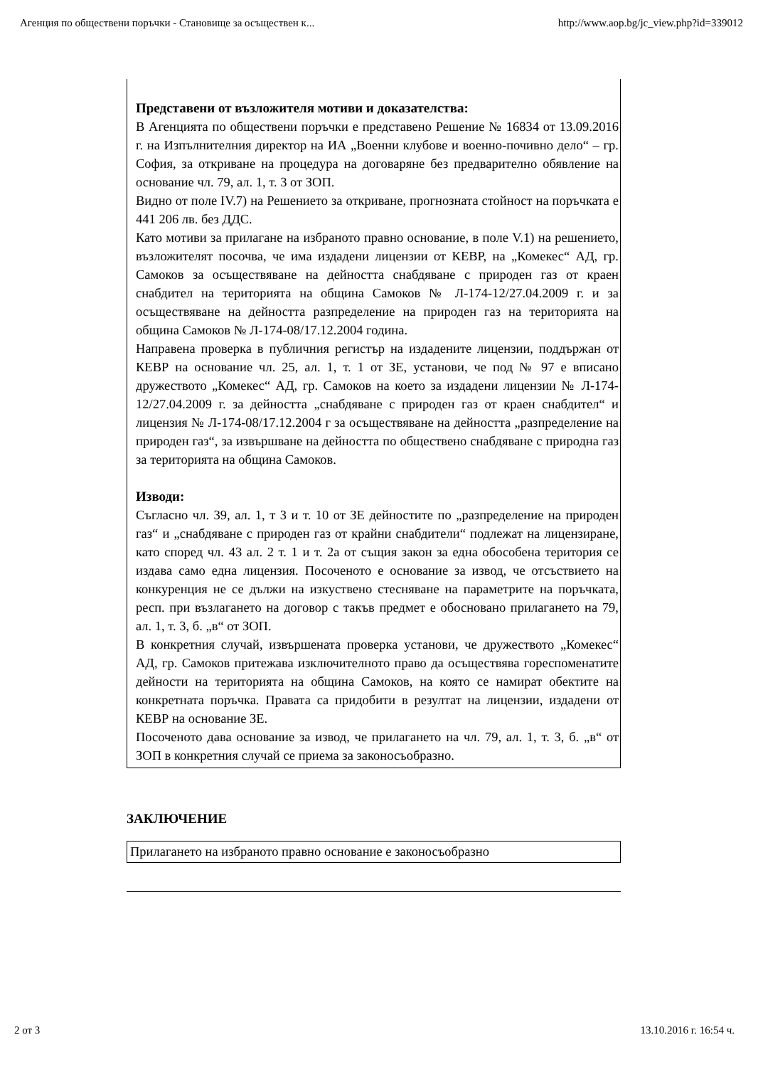Агенция по обществени поръчки - Становище за осъществен к... http://www.aop.bg/jc_view.php?id=339012
Представени от възложителя мотиви и доказателства:
В Агенцията по обществени поръчки е представено Решение № 16834 от 13.09.2016 г. на Изпълнителния директор на ИА „Военни клубове и военно-почивно дело“ – гр. София, за откриване на процедура на договаряне без предварително обявление на основание чл. 79, ал. 1, т. 3 от ЗОП.
Видно от поле IV.7) на Решението за откриване, прогнозната стойност на поръчката е 441 206 лв. без ДДС.
Като мотиви за прилагане на избраното правно основание, в поле V.1) на решението, възложителят посочва, че има издадени лицензии от КЕВР, на „Комекес“ АД, гр. Самоков за осъществяване на дейността снабдяване с природен газ от краен снабдител на територията на община Самоков № Л-174-12/27.04.2009 г. и за осъществяване на дейността разпределение на природен газ на територията на община Самоков № Л-174-08/17.12.2004 година.
Направена проверка в публичния регистър на издадените лицензии, поддържан от КЕВР на основание чл. 25, ал. 1, т. 1 от ЗЕ, установи, че под № 97 е вписано дружеството „Комекес“ АД, гр. Самоков на което за издадени лицензии № Л-174-12/27.04.2009 г. за дейността „снабдяване с природен газ от краен снабдител“ и лицензия № Л-174-08/17.12.2004 г за осъществяване на дейността „разпределение на природен газ“, за извършване на дейността по обществено снабдяване с природна газ за територията на община Самоков.
Изводи:
Съгласно чл. 39, ал. 1, т 3 и т. 10 от ЗЕ дейностите по „разпределение на природен газ“ и „снабдяване с природен газ от крайни снабдители“ подлежат на лицензиране, като според чл. 43 ал. 2 т. 1 и т. 2а от същия закон за една обособена територия се издава само една лицензия. Посоченото е основание за извод, че отсъствието на конкуренция не се дължи на изкуствено стесняване на параметрите на поръчката, респ. при възлагането на договор с такъв предмет е обосновано прилагането на 79, ал. 1, т. 3, б. „в“ от ЗОП.
В конкретния случай, извършената проверка установи, че дружеството „Комекес“ АД, гр. Самоков притежава изключителното право да осъществява гореспоменатите дейности на територията на община Самоков, на която се намират обектите на конкретната поръчка. Правата са придобити в резултат на лицензии, издадени от КЕВР на основание ЗЕ.
Посоченото дава основание за извод, че прилагането на чл. 79, ал. 1, т. 3, б. „в“ от ЗОП в конкретния случай се приема за законосъобразно.
ЗАКЛЮЧЕНИЕ
Прилагането на избраното правно основание е законосъобразно
2 от 3 13.10.2016 г. 16:54 ч.